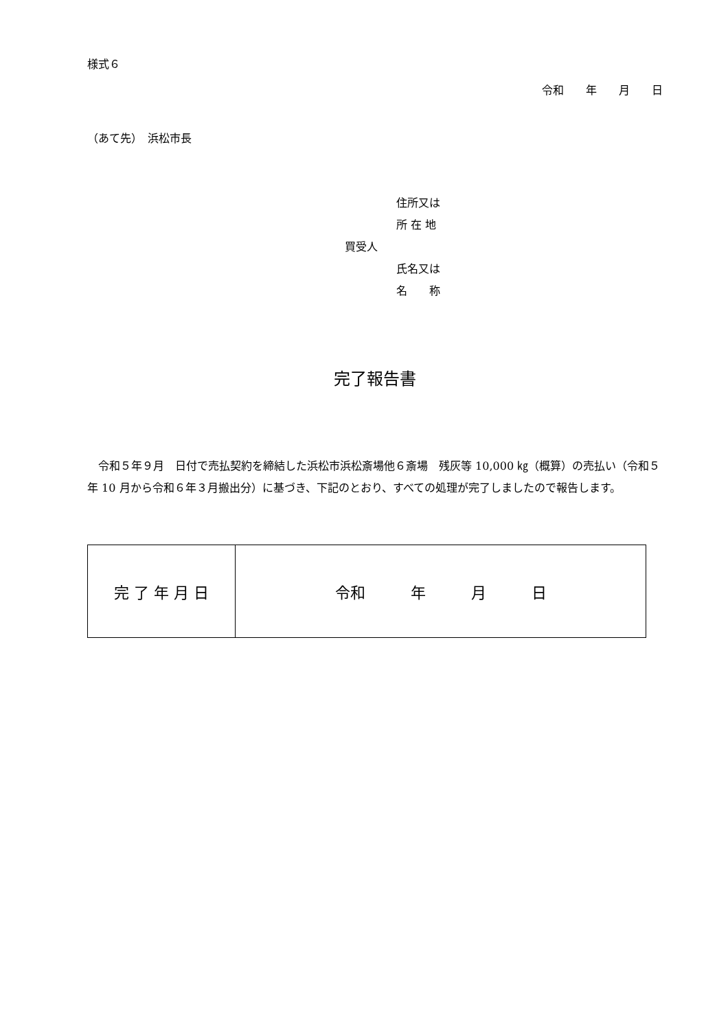様式６
令和　　年　　月　　日
（あて先）　浜松市長
住所又は
所 在 地
買受人
氏名又は
名　　称
完了報告書
令和５年９月　日付で売払契約を締結した浜松市浜松斎場他６斎場　残灰等 10,000 ㎏（概算）の売払い（令和５年 10 月から令和６年３月搬出分）に基づき、下記のとおり、すべての処理が完了しましたので報告します。
| 完 了 年 月 日 | 令和 年 月 日 |